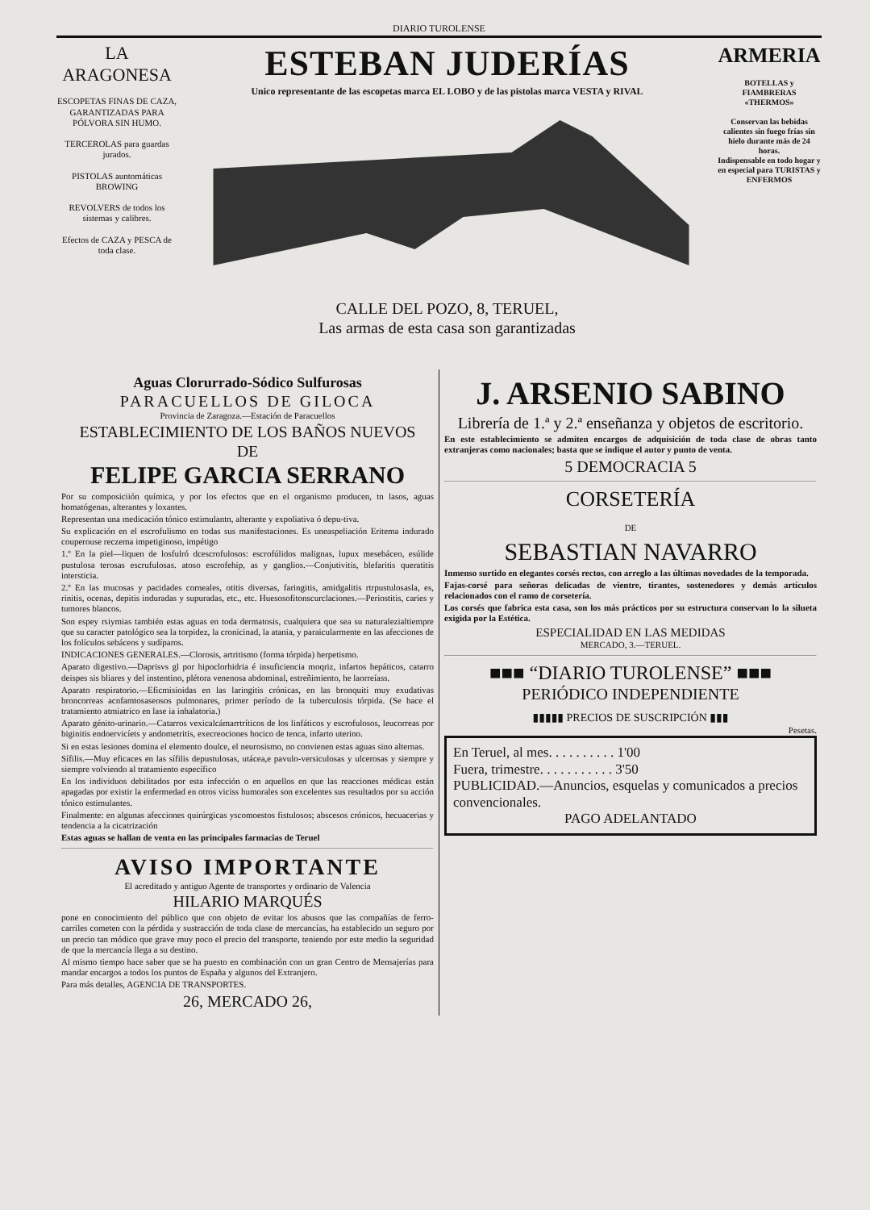DIARIO TUROLENSE
LA ARAGONESA
ESCOPETAS FINAS DE CAZA, GARANTIZADAS PARA PÓLVORA SIN HUMO.
TERCEROLAS para guardas jurados.
PISTOLAS auntomáticas BROWING
REVOLVERS de todos los sistemas y calibres.
Efectos de CAZA y PESCA de toda clase.
ESTEBAN JUDERÍAS
Unico representante de las escopetas marca EL LOBO y de las pistolas marca VESTA y RIVAL
CALLE DEL POZO, 8, TERUEL,
Las armas de esta casa son garantizadas
ARMERIA
BOTELLAS y FIAMBRERAS «THERMOS»
Conservan las bebidas calientes sin fuego frías sin hielo durante más de 24 horas.
Indispensable en todo hogar y en especial para TURISTAS y ENFERMOS
Aguas Clorurrado-Sódico Sulfurosas
PARACUELLOS DE GILOCA
Provincia de Zaragoza.—Estación de Paracuellos
ESTABLECIMIENTO DE LOS BAÑOS NUEVOS
DE
FELIPE GARCIA SERRANO
Por su composiciión química, y por los efectos que en el organismo producen, tn lasos, aguas homatógenas, alterantes y loxantes.
Representan una medicación tónico estimulantn, alterante y expoliativa ó depu-tiva.
Su explicación en el escrofulismo en todas sus manifestaciones. Es uneaspeliación Eritema indurado couperouse reczema impetiginoso, impétigo
1.º En la piel—liquen de losfulró dcescrofulosos: escrofúlidos malignas, lupux mesebáceo, esúlide pustulosa terosas escrufulosas. atoso escrofehip, as y ganglios.—Conjutivitis, blefaritis queratitis intersticia.
2.º En las mucosas y pacidades corneales, otitis diversas, faringitis, amidgalitis rtrpustulosasla, es, rinitis, ocenas, depitis induradas y supuradas, etc., etc. Huesosofitonscurclaciones.—Periostitis, caries y tumores blancos.
Son espey rsiymias también estas aguas en toda dermatosis, cualquiera que sea su naturalezialtiempre que su caracter patológico sea la torpidez, la cronicinad, la atania, y paraicularmente en las afecciones de los folículos sebáceos y sudíparos.
INDICACIONES GENERALES.—Clorosis, artritismo (forma tórpida) herpetismo.
Aparato digestivo.—Daprisvs gl por hipoclorhidria é insuficiencia moqriz, infartos hepáticos, catarro deispes sis bliares y del instentino, plétora venenosa abdominal, estreñimiento, he laorreíass.
Aparato respiratorio.—Eficmisioidas en las laringitis crónicas, en las bronquiti muy exudativas broncorreas acnfamtosaseosos pulmonares, primer período de la tuberculosis tórpida. (Se hace el tratamiento atmiatrico en lase ia inhalatoria.)
Aparato génito-urinario.—Catarros vexicalcámarrtríticos de los linfáticos y escrofulosos, leucorreas por biginitis endoervicíets y andometritis, execreociones hocico de tenca, infarto uterino.
Si en estas lesiones domina el elemento doulce, el neurosismo, no convienen estas aguas sino alternas.
Sífilis.—Muy eficaces en las sífilis depustulosas, utácea,e pavulo-versiculosas y ulcerosas y siempre y siempre volviendo al tratamiento específico
En los individuos debilitados por esta infección o en aquellos en que las reacciones médicas están apagadas por existir la enfermedad en otros viciss humorales son excelentes sus resultados por su acción tónico estimulantes.
Finalmente: en algunas afecciones quirúrgicas yscomoestos fistulosos; abscesos crónicos, hecuacerias y tendencia a la cicatrización
Estas aguas se hallan de venta en las principales farmacias de Teruel
AVISO IMPORTANTE
El acreditado y antiguo Agente de transportes y ordinario de Valencia
HILARIO MARQUÉS
pone en conocimiento del público que con objeto de evitar los abusos que las compañías de ferro-carriles cometen con la pérdida y sustracción de toda clase de mercancías, ha establecido un seguro por un precio tan módico que grave muy poco el precio del transporte, teniendo por este medio la seguridad de que la mercancía llega a su destino.
Al mismo tiempo hace saber que se ha puesto en combinación con un gran Centro de Mensajerías para mandar encargos a todos los puntos de España y algunos del Extranjero.
Para más detalles, AGENCIA DE TRANSPORTES.
26, MERCADO 26,
J. ARSENIO SABINO
Librería de 1.ª y 2.ª enseñanza y objetos de escritorio.
En este establecimiento se admiten encargos de adquisición de toda clase de obras tanto extranjeras como nacionales; basta que se indique el autor y punto de venta.
5 DEMOCRACIA 5
CORSETERÍA
DE
SEBASTIAN NAVARRO
Inmenso surtido en elegantes corsés rectos, con arreglo a las últimas novedades de la temporada.
Fajas-corsé para señoras delicadas de vientre, tirantes, sostenedores y demás artículos relacionados con el ramo de corsetería.
Los corsés que fabrica esta casa, son los más prácticos por su estructura conservan lo la silueta exigida por la Estética.
ESPECIALIDAD EN LAS MEDIDAS
MERCADO, 3.—TERUEL.
■■■ “DIARIO TUROLENSE” ■■■
PERIÓDICO INDEPENDIENTE
▮▮▮▮▮ PRECIOS DE SUSCRIPCIÓN ▮▮▮
Pesetas.
En Teruel, al mes. . . . . . . . . . 1'00
Fuera, trimestre. . . . . . . . . . . 3'50
PUBLICIDAD.—Anuncios, esquelas y comunicados a precios convencionales.
PAGO ADELANTADO